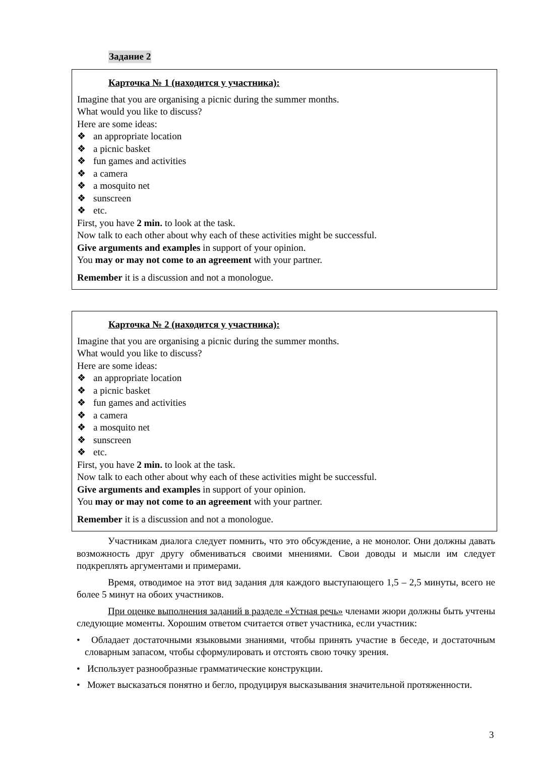Задание 2
Карточка № 1 (находится у участника):
Imagine that you are organising a picnic during the summer months.
What would you like to discuss?
Here are some ideas:
❖ an appropriate location
❖ a picnic basket
❖ fun games and activities
❖ a camera
❖ a mosquito net
❖ sunscreen
❖ etc.
First, you have 2 min. to look at the task.
Now talk to each other about why each of these activities might be successful.
Give arguments and examples in support of your opinion.
You may or may not come to an agreement with your partner.
Remember it is a discussion and not a monologue.
Карточка № 2 (находится у участника):
Imagine that you are organising a picnic during the summer months.
What would you like to discuss?
Here are some ideas:
❖ an appropriate location
❖ a picnic basket
❖ fun games and activities
❖ a camera
❖ a mosquito net
❖ sunscreen
❖ etc.
First, you have 2 min. to look at the task.
Now talk to each other about why each of these activities might be successful.
Give arguments and examples in support of your opinion.
You may or may not come to an agreement with your partner.
Remember it is a discussion and not a monologue.
Участникам диалога следует помнить, что это обсуждение, а не монолог. Они должны давать возможность друг другу обмениваться своими мнениями. Свои доводы и мысли им следует подкреплять аргументами и примерами.
Время, отводимое на этот вид задания для каждого выступающего 1,5 – 2,5 минуты, всего не более 5 минут на обоих участников.
При оценке выполнения заданий в разделе «Устная речь» членами жюри должны быть учтены следующие моменты. Хорошим ответом считается ответ участника, если участник:
• Обладает достаточными языковыми знаниями, чтобы принять участие в беседе, и достаточным словарным запасом, чтобы сформулировать и отстоять свою точку зрения.
• Использует разнообразные грамматические конструкции.
• Может высказаться понятно и бегло, продуцируя высказывания значительной протяженности.
3